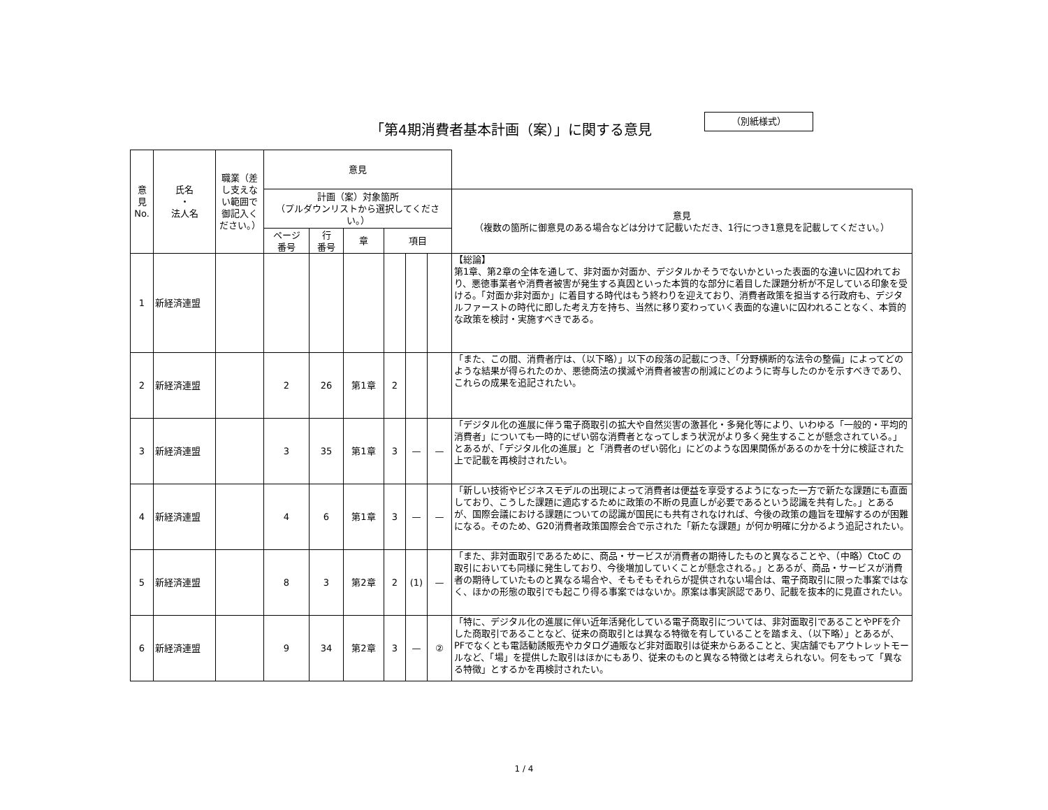「第4期消費者基本計画（案）」に関する意見
（別紙様式）
| 意 見 No. | 氏名 ・ 法人名 | 職業（差し支えない範囲で御記入ください。） | 意見 | | | | | | |
| --- | --- | --- | --- | --- | --- | --- | --- | --- | --- |
| | | | 計画（案）対象箇所 （プルダウンリストから選択してください。） | | | | | | 意見 （複数の箇所に御意見のある場合などは分けて記載いただき、1行につき1意見を記載してください。） |
| | | | ページ 番号 | 行 番号 | 章 | 項目 | | | |
| 1 | 新経済連盟 | | | | | | | | 【総論】 第1章、第2章の全体を通して、非対面か対面か、デジタルかそうでないかといった表面的な違いに囚われており、悪徳事業者や消費者被害が発生する真因といった本質的な部分に着目した課題分析が不足している印象を受ける。「対面か非対面か」に着目する時代はもう終わりを迎えており、消費者政策を担当する行政府も、デジタルファーストの時代に即した考え方を持ち、当然に移り変わっていく表面的な違いに囚われることなく、本質的な政策を検討・実施すべきである。 |
| 2 | 新経済連盟 | | 2 | 26 | 第1章 | 2 | | | 「また、この間、消費者庁は、（以下略）」以下の段落の記載につき、「分野横断的な法令の整備」によってどのような結果が得られたのか、悪徳商法の撲滅や消費者被害の削減にどのように寄与したのかを示すべきであり、これらの成果を追記されたい。 |
| 3 | 新経済連盟 | | 3 | 35 | 第1章 | 3 | — | — | 「デジタル化の進展に伴う電子商取引の拡大や自然災害の激甚化・多発化等により、いわゆる「一般的・平均的消費者」についても一時的にぜい弱な消費者となってしまう状況がより多く発生することが懸念されている。」とあるが、「デジタル化の進展」と「消費者のぜい弱化」にどのような因果関係があるのかを十分に検証された上で記載を再検討されたい。 |
| 4 | 新経済連盟 | | 4 | 6 | 第1章 | 3 | — | — | 「新しい技術やビジネスモデルの出現によって消費者は便益を享受するようになった一方で新たな課題にも直面しており、こうした課題に適応するために政策の不断の見直しが必要であるという認識を共有した。」とあるが、国際会議における課題についての認識が国民にも共有されなければ、今後の政策の趣旨を理解するのが困難になる。そのため、G20消費者政策国際会合で示された「新たな課題」が何か明確に分かるよう追記されたい。 |
| 5 | 新経済連盟 | | 8 | 3 | 第2章 | 2 | (1) | — | 「また、非対面取引であるために、商品・サービスが消費者の期待したものと異なることや、（中略）CtoC の取引においても同様に発生しており、今後増加していくことが懸念される。」とあるが、商品・サービスが消費者の期待していたものと異なる場合や、そもそもそれらが提供されない場合は、電子商取引に限った事案ではなく、ほかの形態の取引でも起こり得る事案ではないか。原案は事実誤認であり、記載を抜本的に見直されたい。 |
| 6 | 新経済連盟 | | 9 | 34 | 第2章 | 3 | — | ② | 「特に、デジタル化の進展に伴い近年活発化している電子商取引については、非対面取引であることやPFを介した商取引であることなど、従来の商取引とは異なる特徴を有していることを踏まえ、（以下略）」とあるが、PFでなくとも電話勧誘販売やカタログ通販など非対面取引は従来からあることと、実店舗でもアウトレットモールなど、「場」を提供した取引はほかにもあり、従来のものと異なる特徴とは考えられない。何をもって「異なる特徴」とするかを再検討されたい。 |
1 / 4